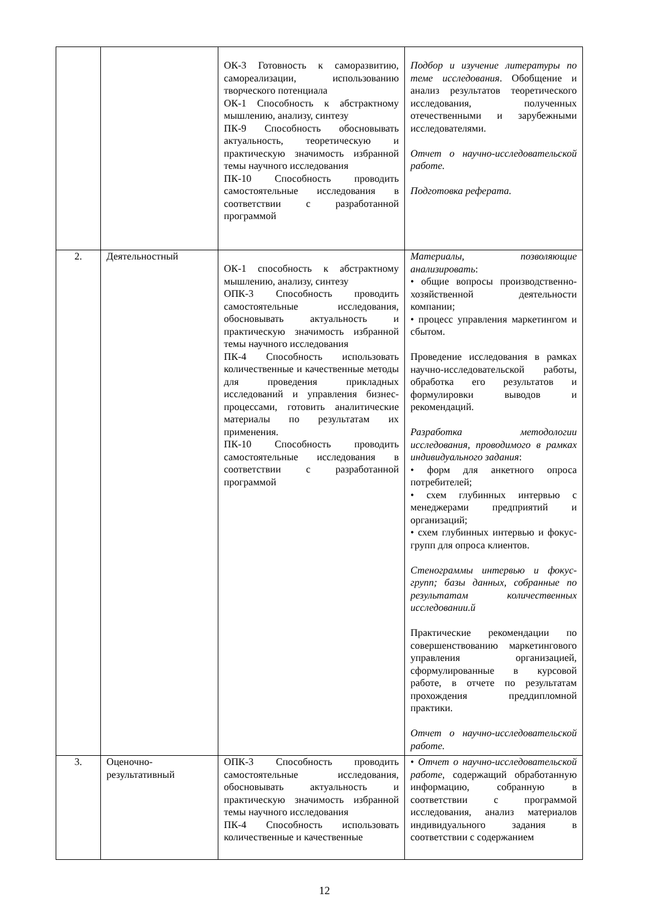| | | ОК-3 Готовность к саморазвитию, самореализации, использованию творческого потенциала ОК-1 Способность к абстрактному мышлению, анализу, синтезу ПК-9 Способность обосновывать актуальность, теоретическую и практическую значимость избранной темы научного исследования ПК-10 Способность проводить самостоятельные исследования в соответствии с разработанной программой | Подбор и изучение литературы по теме исследования . Обобщение и анализ результатов теоретического исследования, полученных отечественными и зарубежными исследователями. Отчет о научно-исследовательской работе. Подготовка реферата. |
| 2. | Деятельностный | ОК-1 способность к абстрактному мышлению, анализу, синтезу ОПК-3 Способность проводить самостоятельные исследования, обосновывать актуальность и практическую значимость избранной темы научного исследования ПК-4 Способность использовать количественные и качественные методы для проведения прикладных исследований и управления бизнес-процессами, готовить аналитические материалы по результатам их применения. ПК-10 Способность проводить самостоятельные исследования в соответствии с разработанной программой | Материалы, позволяющие анализировать : • общие вопросы производственно-хозяйственной деятельности компании; • процесс управления маркетингом и сбытом. Проведение исследования в рамках научно-исследовательской работы, обработка его результатов и формулировки выводов и рекомендаций. Разработка методологии исследования, проводимого в рамках индивидуального задания : • форм для анкетного опроса потребителей; • схем глубинных интервью с менеджерами предприятий и организаций; • схем глубинных интервью и фокус-групп для опроса клиентов. Стенограммы интервью и фокус-групп; базы данных, собранные по результатам количественных исследовании.й Практические рекомендации по совершенствованию маркетингового управления организацией, сформулированные в курсовой работе, в отчете по результатам прохождения преддипломной практики. Отчет о научно-исследовательской работе. |
| 3. | Оценочно-результативный | ОПК-3 Способность проводить самостоятельные исследования, обосновывать актуальность и практическую значимость избранной темы научного исследования ПК-4 Способность использовать количественные и качественные | • Отчет о научно-исследовательской работе , содержащий обработанную информацию, собранную в соответствии с программой исследования, анализ материалов индивидуального задания в соответствии с содержанием |
12